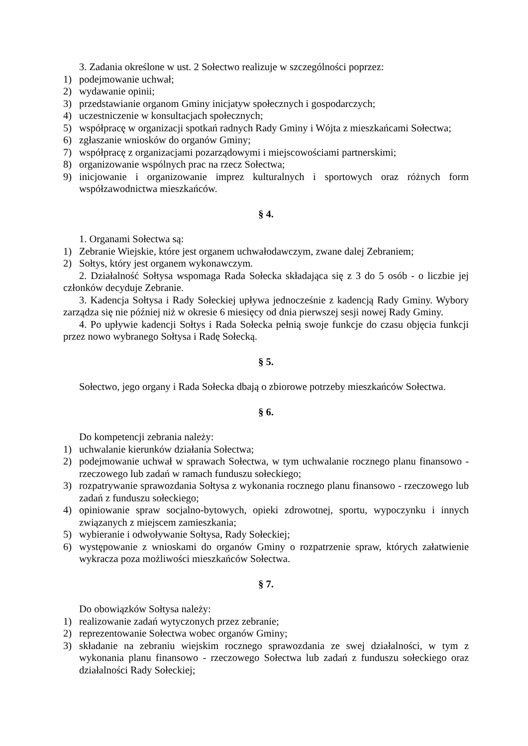3. Zadania określone w ust. 2 Sołectwo realizuje w szczególności poprzez:
1) podejmowanie uchwał;
2) wydawanie opinii;
3) przedstawianie organom Gminy inicjatyw społecznych i gospodarczych;
4) uczestniczenie w konsultacjach społecznych;
5) współpracę w organizacji spotkań radnych Rady Gminy i Wójta z mieszkańcami Sołectwa;
6) zgłaszanie wniosków do organów Gminy;
7) współpracę z organizacjami pozarządowymi i miejscowościami partnerskimi;
8) organizowanie wspólnych prac na rzecz Sołectwa;
9) inicjowanie i organizowanie imprez kulturalnych i sportowych oraz różnych form współzawodnictwa mieszkańców.
§ 4.
1. Organami Sołectwa są:
1) Zebranie Wiejskie, które jest organem uchwałodawczym, zwane dalej Zebraniem;
2) Sołtys, który jest organem wykonawczym.
2. Działalność Sołtysa wspomaga Rada Sołecka składająca się z 3 do 5 osób - o liczbie jej członków decyduje Zebranie.
3. Kadencja Sołtysa i Rady Sołeckiej upływa jednocześnie z kadencją Rady Gminy. Wybory zarządza się nie później niż w okresie 6 miesięcy od dnia pierwszej sesji nowej Rady Gminy.
4. Po upływie kadencji Sołtys i Rada Sołecka pełnią swoje funkcje do czasu objęcia funkcji przez nowo wybranego Sołtysa i Radę Sołecką.
§ 5.
Sołectwo, jego organy i Rada Sołecka dbają o zbiorowe potrzeby mieszkańców Sołectwa.
§ 6.
Do kompetencji zebrania należy:
1) uchwalanie kierunków działania Sołectwa;
2) podejmowanie uchwał w sprawach Sołectwa, w tym uchwalanie rocznego planu finansowo - rzeczowego lub zadań w ramach funduszu sołeckiego;
3) rozpatrywanie sprawozdania Sołtysa z wykonania rocznego planu finansowo - rzeczowego lub zadań z funduszu sołeckiego;
4) opiniowanie spraw socjalno-bytowych, opieki zdrowotnej, sportu, wypoczynku i innych związanych z miejscem zamieszkania;
5) wybieranie i odwoływanie Sołtysa, Rady Sołeckiej;
6) występowanie z wnioskami do organów Gminy o rozpatrzenie spraw, których załatwienie wykracza poza możliwości mieszkańców Sołectwa.
§ 7.
Do obowiązków Sołtysa należy:
1) realizowanie zadań wytyczonych przez zebranie;
2) reprezentowanie Sołectwa wobec organów Gminy;
3) składanie na zebraniu wiejskim rocznego sprawozdania ze swej działalności, w tym z wykonania planu finansowo - rzeczowego Sołectwa lub zadań z funduszu sołeckiego oraz działalności Rady Sołeckiej;